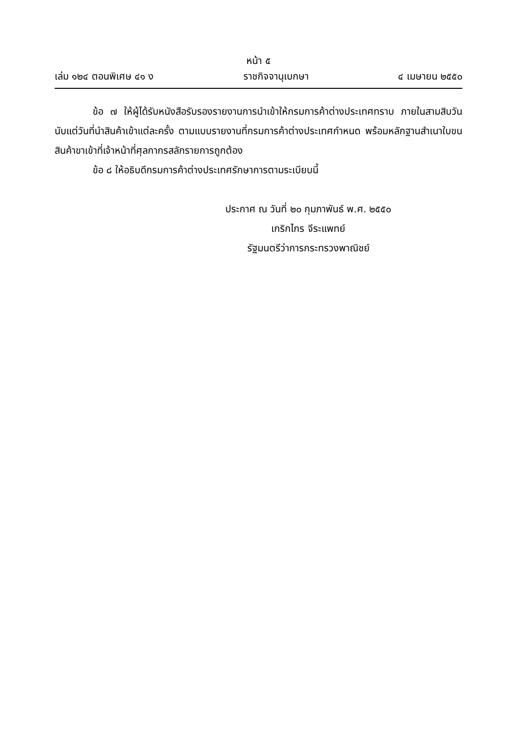หน้า ๕
เล่ม ๑๒๔ ตอนพิเศษ ๔๑ ง ราชกิจจานุเบกษา ๔ เมษายน ๒๕๕๐
ข้อ ๗ ให้ผู้ได้รับหนังสือรับรองรายงานการนำเข้าให้กรมการค้าต่างประเทศทราบ ภายในสามสิบวันนับแต่วันที่นำสินค้าเข้าแต่ละครั้ง ตามแบบรายงานที่กรมการค้าต่างประเทศกำหนด พร้อมหลักฐานสำเนาใบขนสินค้าขาเข้าที่เจ้าหน้าที่ศุลกากรสลักรายการถูกต้อง
ข้อ ๘ ให้อธิบดีกรมการค้าต่างประเทศรักษาการตามระเบียบนี้
ประกาศ ณ วันที่ ๒๐ กุมภาพันธ์ พ.ศ. ๒๕๕๐
เกริกไกร จีระแพทย์
รัฐมนตรีว่าการกระทรวงพาณิชย์